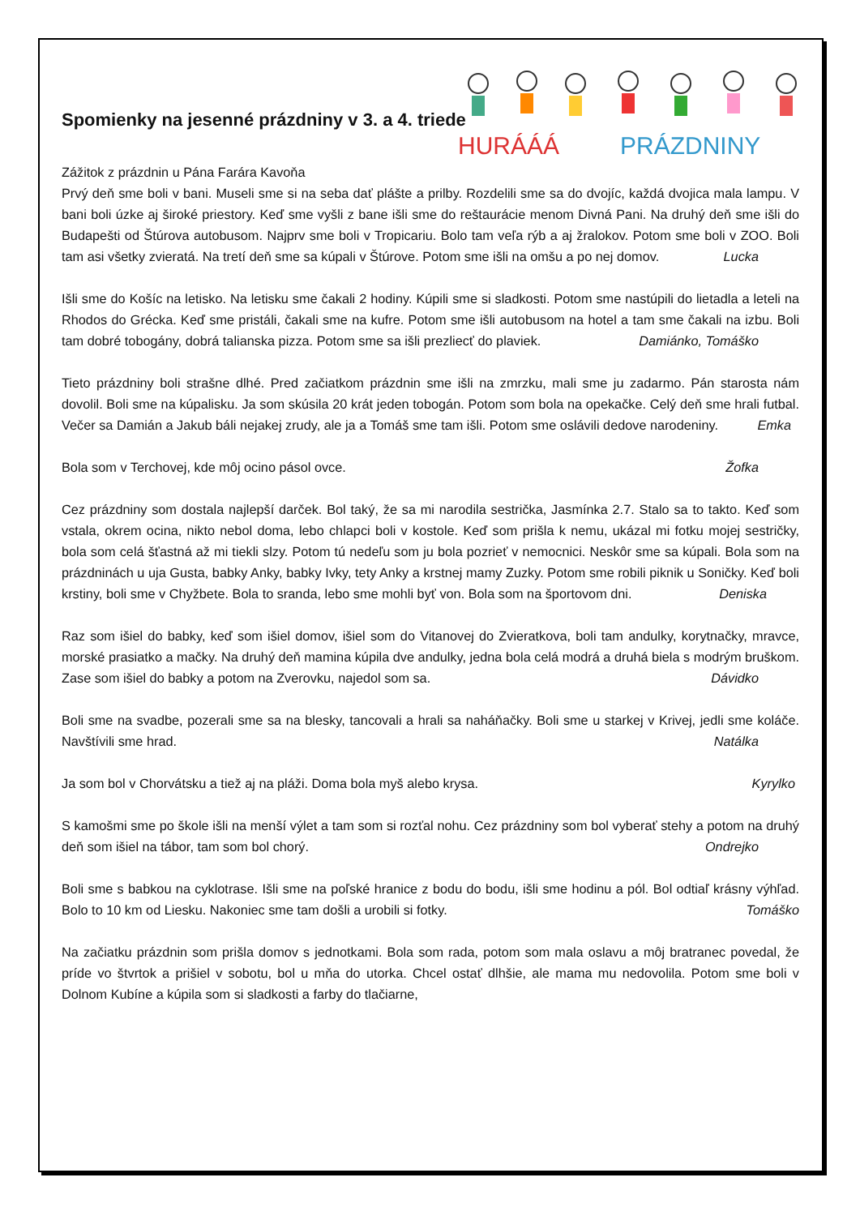HURÁÁÁ
PRÁZDNINY
Spomienky na jesenné prázdniny v 3. a 4. triede
Zážitok z prázdnin u Pána Farára Kavoňa
Prvý deň sme boli v bani. Museli sme si na seba dať plášte a prilby. Rozdelili sme sa do dvojíc, každá dvojica mala lampu. V bani boli úzke aj široké priestory. Keď sme vyšli z bane išli sme do reštaurácie menom Divná Pani. Na druhý deň sme išli do Budapešti od Štúrova autobusom. Najprv sme boli v Tropicariu. Bolo tam veľa rýb a aj žralokov. Potom sme boli v ZOO. Boli tam asi všetky zvieratá. Na tretí deň sme sa kúpali v Štúrove. Potom sme išli na omšu a po nej domov. Lucka
Išli sme do Košíc na letisko. Na letisku sme čakali 2 hodiny. Kúpili sme si sladkosti. Potom sme nastúpili do lietadla a leteli na Rhodos do Grécka. Keď sme pristáli, čakali sme na kufre. Potom sme išli autobusom na hotel a tam sme čakali na izbu. Boli tam dobré tobogány, dobrá talianska pizza. Potom sme sa išli prezliecť do plaviek. Damiánko, Tomáško
Tieto prázdniny boli strašne dlhé. Pred začiatkom prázdnin sme išli na zmrzku, mali sme ju zadarmo. Pán starosta nám dovolil. Boli sme na kúpalisku. Ja som skúsila 20 krát jeden tobogán. Potom som bola na opekačke. Celý deň sme hrali futbal. Večer sa Damián a Jakub báli nejakej zrudy, ale ja a Tomáš sme tam išli. Potom sme oslávili dedove narodeniny. Emka
Bola som v Terchovej, kde môj ocino pásol ovce. Žofka
Cez prázdniny som dostala najlepší darček. Bol taký, že sa mi narodila sestrička, Jasmínka 2.7. Stalo sa to takto. Keď som vstala, okrem ocina, nikto nebol doma, lebo chlapci boli v kostole. Keď som prišla k nemu, ukázal mi fotku mojej sestričky, bola som celá šťastná až mi tiekli slzy. Potom tú nedeľu som ju bola pozrieť v nemocnici. Neskôr sme sa kúpali. Bola som na prázdninách u uja Gusta, babky Anky, babky Ivky, tety Anky a krstnej mamy Zuzky. Potom sme robili piknik u Soničky. Keď boli krstiny, boli sme v Chyžbete. Bola to sranda, lebo sme mohli byť von. Bola som na športovom dni. Deniska
Raz som išiel do babky, keď som išiel domov, išiel som do Vitanovej do Zvieratkova, boli tam andulky, korytnačky, mravce, morské prasiatko a mačky. Na druhý deň mamina kúpila dve andulky, jedna bola celá modrá a druhá biela s modrým bruškom. Zase som išiel do babky a potom na Zverovku, najedol som sa. Dávidko
Boli sme na svadbe, pozerali sme sa na blesky, tancovali a hrali sa naháňačky. Boli sme u starkej v Krivej, jedli sme koláče. Navštívili sme hrad. Natálka
Ja som bol v Chorvátsku a tiež aj na pláži. Doma bola myš alebo krysa. Kyrylko
S kamošmi sme po škole išli na menší výlet a tam som si rozťal nohu. Cez prázdniny som bol vyberať stehy a potom na druhý deň som išiel na tábor, tam som bol chorý. Ondrejko
Boli sme s babkou na cyklotrase. Išli sme na poľské hranice z bodu do bodu, išli sme hodinu a pól. Bol odtiaľ krásny výhľad. Bolo to 10 km od Liesku. Nakoniec sme tam došli a urobili si fotky. Tomáško
Na začiatku prázdnin som prišla domov s jednotkami. Bola som rada, potom som mala oslavu a môj bratranec povedal, že príde vo štvrtok a prišiel v sobotu, bol u mňa do utorka. Chcel ostať dlhšie, ale mama mu nedovolila. Potom sme boli v Dolnom Kubíne a kúpila som si sladkosti a farby do tlačiarne,